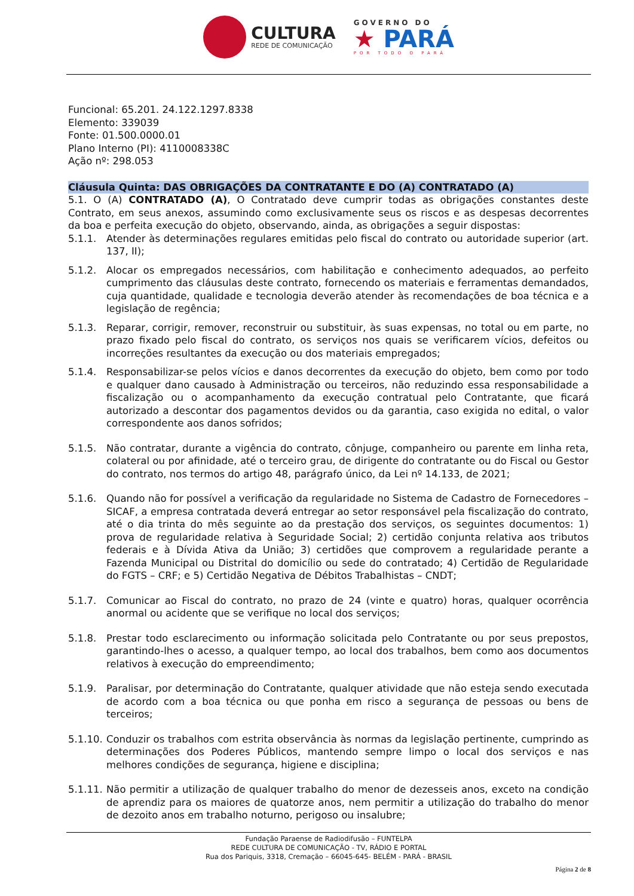CULTURA
REDE DE COMUNICAÇÃO
GOVERNO DO
★ PARÁ
POR TODO O PARÁ
Funcional: 65.201. 24.122.1297.8338
Elemento: 339039
Fonte: 01.500.0000.01
Plano Interno (PI): 4110008338C
Ação nº: 298.053
Cláusula Quinta: DAS OBRIGAÇÕES DA CONTRATANTE E DO (A) CONTRATADO (A)
5.1. O (A) CONTRATADO (A), O Contratado deve cumprir todas as obrigações constantes deste Contrato, em seus anexos, assumindo como exclusivamente seus os riscos e as despesas decorrentes da boa e perfeita execução do objeto, observando, ainda, as obrigações a seguir dispostas:
5.1.1. Atender às determinações regulares emitidas pelo fiscal do contrato ou autoridade superior (art. 137, II);
5.1.2. Alocar os empregados necessários, com habilitação e conhecimento adequados, ao perfeito cumprimento das cláusulas deste contrato, fornecendo os materiais e ferramentas demandados, cuja quantidade, qualidade e tecnologia deverão atender às recomendações de boa técnica e a legislação de regência;
5.1.3. Reparar, corrigir, remover, reconstruir ou substituir, às suas expensas, no total ou em parte, no prazo fixado pelo fiscal do contrato, os serviços nos quais se verificarem vícios, defeitos ou incorreções resultantes da execução ou dos materiais empregados;
5.1.4. Responsabilizar-se pelos vícios e danos decorrentes da execução do objeto, bem como por todo e qualquer dano causado à Administração ou terceiros, não reduzindo essa responsabilidade a fiscalização ou o acompanhamento da execução contratual pelo Contratante, que ficará autorizado a descontar dos pagamentos devidos ou da garantia, caso exigida no edital, o valor correspondente aos danos sofridos;
5.1.5. Não contratar, durante a vigência do contrato, cônjuge, companheiro ou parente em linha reta, colateral ou por afinidade, até o terceiro grau, de dirigente do contratante ou do Fiscal ou Gestor do contrato, nos termos do artigo 48, parágrafo único, da Lei nº 14.133, de 2021;
5.1.6. Quando não for possível a verificação da regularidade no Sistema de Cadastro de Fornecedores – SICAF, a empresa contratada deverá entregar ao setor responsável pela fiscalização do contrato, até o dia trinta do mês seguinte ao da prestação dos serviços, os seguintes documentos: 1) prova de regularidade relativa à Seguridade Social; 2) certidão conjunta relativa aos tributos federais e à Dívida Ativa da União; 3) certidões que comprovem a regularidade perante a Fazenda Municipal ou Distrital do domicílio ou sede do contratado; 4) Certidão de Regularidade do FGTS – CRF; e 5) Certidão Negativa de Débitos Trabalhistas – CNDT;
5.1.7. Comunicar ao Fiscal do contrato, no prazo de 24 (vinte e quatro) horas, qualquer ocorrência anormal ou acidente que se verifique no local dos serviços;
5.1.8. Prestar todo esclarecimento ou informação solicitada pelo Contratante ou por seus prepostos, garantindo-lhes o acesso, a qualquer tempo, ao local dos trabalhos, bem como aos documentos relativos à execução do empreendimento;
5.1.9. Paralisar, por determinação do Contratante, qualquer atividade que não esteja sendo executada de acordo com a boa técnica ou que ponha em risco a segurança de pessoas ou bens de terceiros;
5.1.10. Conduzir os trabalhos com estrita observância às normas da legislação pertinente, cumprindo as determinações dos Poderes Públicos, mantendo sempre limpo o local dos serviços e nas melhores condições de segurança, higiene e disciplina;
5.1.11. Não permitir a utilização de qualquer trabalho do menor de dezesseis anos, exceto na condição de aprendiz para os maiores de quatorze anos, nem permitir a utilização do trabalho do menor de dezoito anos em trabalho noturno, perigoso ou insalubre;
Fundação Paraense de Radiodifusão – FUNTELPA
REDE CULTURA DE COMUNICAÇÃO - TV, RÁDIO E PORTAL
Rua dos Pariquis, 3318, Cremação – 66045-645- BELÉM - PARÁ - BRASIL
Página 2 de 8